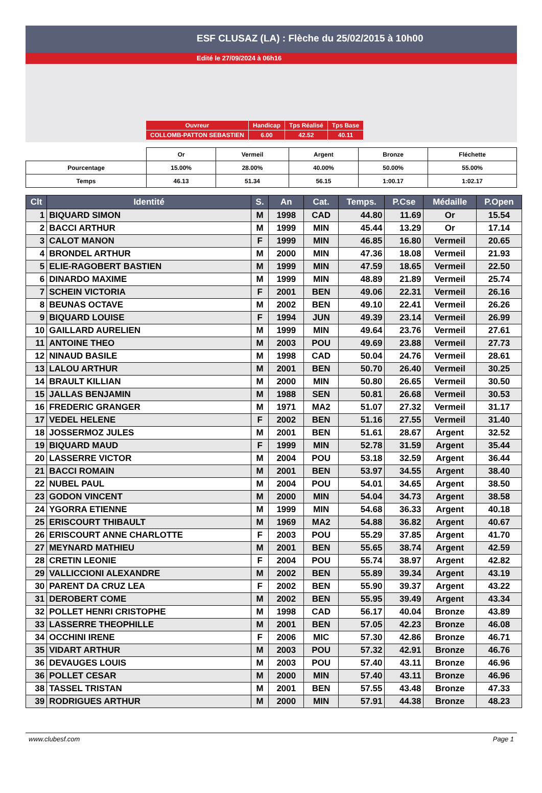ESF CLUSAZ (LA) : Flèche du 25/02/2015 à 10h00
Edité le 27/09/2024 à 06h16
| Ouvreur | Handicap | Tps Réalisé | Tps Base |
| COLLOMB-PATTON SEBASTIEN | 6.00 | 42.52 | 40.11 |
| | Or | Vermeil | Argent | Bronze | Fléchette |
| Pourcentage | 15.00% | 28.00% | 40.00% | 50.00% | 55.00% |
| Temps | 46.13 | 51.34 | 56.15 | 1:00.17 | 1:02.17 |
| Clt | Identité | S. | An | Cat. | Temps. | P.Cse | Médaille | P.Open |
| --- | --- | --- | --- | --- | --- | --- | --- | --- |
| 1 | BIQUARD SIMON | M | 1998 | CAD | 44.80 | 11.69 | Or | 15.54 |
| 2 | BACCI ARTHUR | M | 1999 | MIN | 45.44 | 13.29 | Or | 17.14 |
| 3 | CALOT MANON | F | 1999 | MIN | 46.85 | 16.80 | Vermeil | 20.65 |
| 4 | BRONDEL ARTHUR | M | 2000 | MIN | 47.36 | 18.08 | Vermeil | 21.93 |
| 5 | ELIE-RAGOBERT BASTIEN | M | 1999 | MIN | 47.59 | 18.65 | Vermeil | 22.50 |
| 6 | DINARDO MAXIME | M | 1999 | MIN | 48.89 | 21.89 | Vermeil | 25.74 |
| 7 | SCHEIN VICTORIA | F | 2001 | BEN | 49.06 | 22.31 | Vermeil | 26.16 |
| 8 | BEUNAS OCTAVE | M | 2002 | BEN | 49.10 | 22.41 | Vermeil | 26.26 |
| 9 | BIQUARD LOUISE | F | 1994 | JUN | 49.39 | 23.14 | Vermeil | 26.99 |
| 10 | GAILLARD AURELIEN | M | 1999 | MIN | 49.64 | 23.76 | Vermeil | 27.61 |
| 11 | ANTOINE THEO | M | 2003 | POU | 49.69 | 23.88 | Vermeil | 27.73 |
| 12 | NINAUD BASILE | M | 1998 | CAD | 50.04 | 24.76 | Vermeil | 28.61 |
| 13 | LALOU ARTHUR | M | 2001 | BEN | 50.70 | 26.40 | Vermeil | 30.25 |
| 14 | BRAULT KILLIAN | M | 2000 | MIN | 50.80 | 26.65 | Vermeil | 30.50 |
| 15 | JALLAS BENJAMIN | M | 1988 | SEN | 50.81 | 26.68 | Vermeil | 30.53 |
| 16 | FREDERIC GRANGER | M | 1971 | MA2 | 51.07 | 27.32 | Vermeil | 31.17 |
| 17 | VEDEL HELENE | F | 2002 | BEN | 51.16 | 27.55 | Vermeil | 31.40 |
| 18 | JOSSERMOZ JULES | M | 2001 | BEN | 51.61 | 28.67 | Argent | 32.52 |
| 19 | BIQUARD MAUD | F | 1999 | MIN | 52.78 | 31.59 | Argent | 35.44 |
| 20 | LASSERRE VICTOR | M | 2004 | POU | 53.18 | 32.59 | Argent | 36.44 |
| 21 | BACCI ROMAIN | M | 2001 | BEN | 53.97 | 34.55 | Argent | 38.40 |
| 22 | NUBEL PAUL | M | 2004 | POU | 54.01 | 34.65 | Argent | 38.50 |
| 23 | GODON VINCENT | M | 2000 | MIN | 54.04 | 34.73 | Argent | 38.58 |
| 24 | YGORRA ETIENNE | M | 1999 | MIN | 54.68 | 36.33 | Argent | 40.18 |
| 25 | ERISCOURT THIBAULT | M | 1969 | MA2 | 54.88 | 36.82 | Argent | 40.67 |
| 26 | ERISCOURT ANNE CHARLOTTE | F | 2003 | POU | 55.29 | 37.85 | Argent | 41.70 |
| 27 | MEYNARD MATHIEU | M | 2001 | BEN | 55.65 | 38.74 | Argent | 42.59 |
| 28 | CRETIN LEONIE | F | 2004 | POU | 55.74 | 38.97 | Argent | 42.82 |
| 29 | VALLICCIONI ALEXANDRE | M | 2002 | BEN | 55.89 | 39.34 | Argent | 43.19 |
| 30 | PARENT DA CRUZ LEA | F | 2002 | BEN | 55.90 | 39.37 | Argent | 43.22 |
| 31 | DEROBERT COME | M | 2002 | BEN | 55.95 | 39.49 | Argent | 43.34 |
| 32 | POLLET HENRI CRISTOPHE | M | 1998 | CAD | 56.17 | 40.04 | Bronze | 43.89 |
| 33 | LASSERRE THEOPHILLE | M | 2001 | BEN | 57.05 | 42.23 | Bronze | 46.08 |
| 34 | OCCHINI IRENE | F | 2006 | MIC | 57.30 | 42.86 | Bronze | 46.71 |
| 35 | VIDART ARTHUR | M | 2003 | POU | 57.32 | 42.91 | Bronze | 46.76 |
| 36 | DEVAUGES LOUIS | M | 2003 | POU | 57.40 | 43.11 | Bronze | 46.96 |
| 36 | POLLET CESAR | M | 2000 | MIN | 57.40 | 43.11 | Bronze | 46.96 |
| 38 | TASSEL TRISTAN | M | 2001 | BEN | 57.55 | 43.48 | Bronze | 47.33 |
| 39 | RODRIGUES ARTHUR | M | 2000 | MIN | 57.91 | 44.38 | Bronze | 48.23 |
www.clubesf.com Page 1